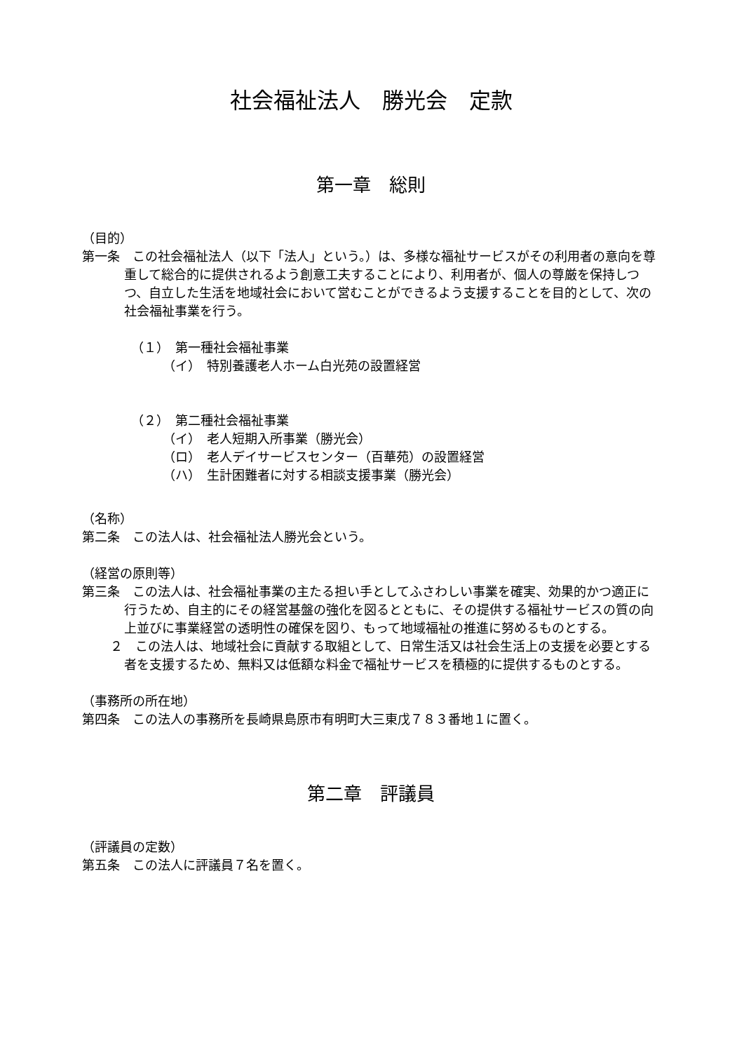社会福祉法人　勝光会　定款
第一章　総則
（目的）
第一条　この社会福祉法人（以下「法人」という。）は、多様な福祉サービスがその利用者の意向を尊重して総合的に提供されるよう創意工夫することにより、利用者が、個人の尊厳を保持しつつ、自立した生活を地域社会において営むことができるよう支援することを目的として、次の社会福祉事業を行う。
（１）　第一種社会福祉事業
（イ）　特別養護老人ホーム白光苑の設置経営
（２）　第二種社会福祉事業
（イ）　老人短期入所事業（勝光会）
（ロ）　老人デイサービスセンター（百華苑）の設置経営
（ハ）　生計困難者に対する相談支援事業（勝光会）
（名称）
第二条　この法人は、社会福祉法人勝光会という。
（経営の原則等）
第三条　この法人は、社会福祉事業の主たる担い手としてふさわしい事業を確実、効果的かつ適正に行うため、自主的にその経営基盤の強化を図るとともに、その提供する福祉サービスの質の向上並びに事業経営の透明性の確保を図り、もって地域福祉の推進に努めるものとする。
２　この法人は、地域社会に貢献する取組として、日常生活又は社会生活上の支援を必要とする者を支援するため、無料又は低額な料金で福祉サービスを積極的に提供するものとする。
（事務所の所在地）
第四条　この法人の事務所を長崎県島原市有明町大三東戊７８３番地１に置く。
第二章　評議員
（評議員の定数）
第五条　この法人に評議員７名を置く。